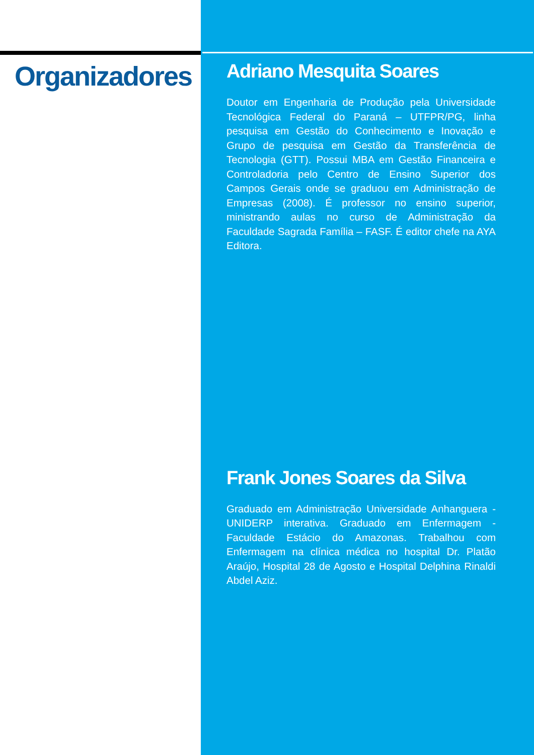Organizadores
Adriano Mesquita Soares
Doutor em Engenharia de Produção pela Universidade Tecnológica Federal do Paraná – UTFPR/PG, linha pesquisa em Gestão do Conhecimento e Inovação e Grupo de pesquisa em Gestão da Transferência de Tecnologia (GTT). Possui MBA em Gestão Financeira e Controladoria pelo Centro de Ensino Superior dos Campos Gerais onde se graduou em Administração de Empresas (2008). É professor no ensino superior, ministrando aulas no curso de Administração da Faculdade Sagrada Família – FASF. É editor chefe na AYA Editora.
Frank Jones Soares da Silva
Graduado em Administração Universidade Anhanguera - UNIDERP interativa. Graduado em Enfermagem - Faculdade Estácio do Amazonas. Trabalhou com Enfermagem na clínica médica no hospital Dr. Platão Araújo, Hospital 28 de Agosto e Hospital Delphina Rinaldi Abdel Aziz.